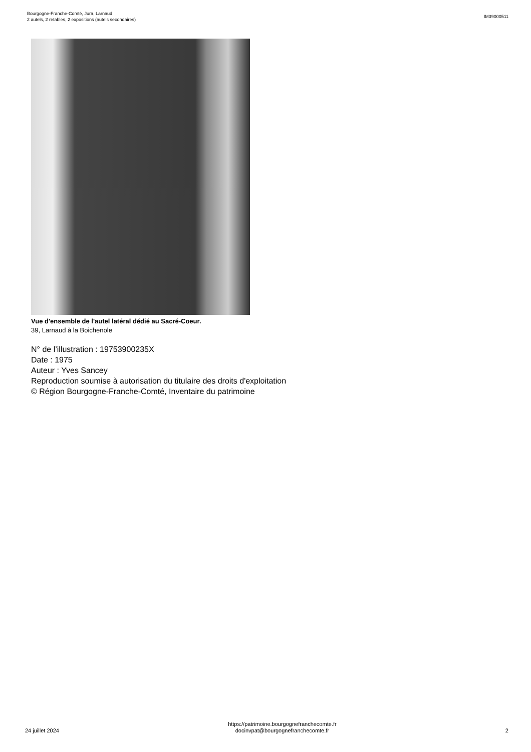Bourgogne-Franche-Comté, Jura, Larnaud
2 autels, 2 retables, 2 expositions (autels secondaires)
IM39000511
Vue d'ensemble de l'autel latéral dédié au Sacré-Coeur.
39, Larnaud à la Boichenole
N° de l’illustration : 19753900235X
Date : 1975
Auteur : Yves Sancey
Reproduction soumise à autorisation du titulaire des droits d'exploitation
© Région Bourgogne-Franche-Comté, Inventaire du patrimoine
24 juillet 2024
https://patrimoine.bourgognefranchecomte.fr
docinvpat@bourgognefranchecomte.fr
2